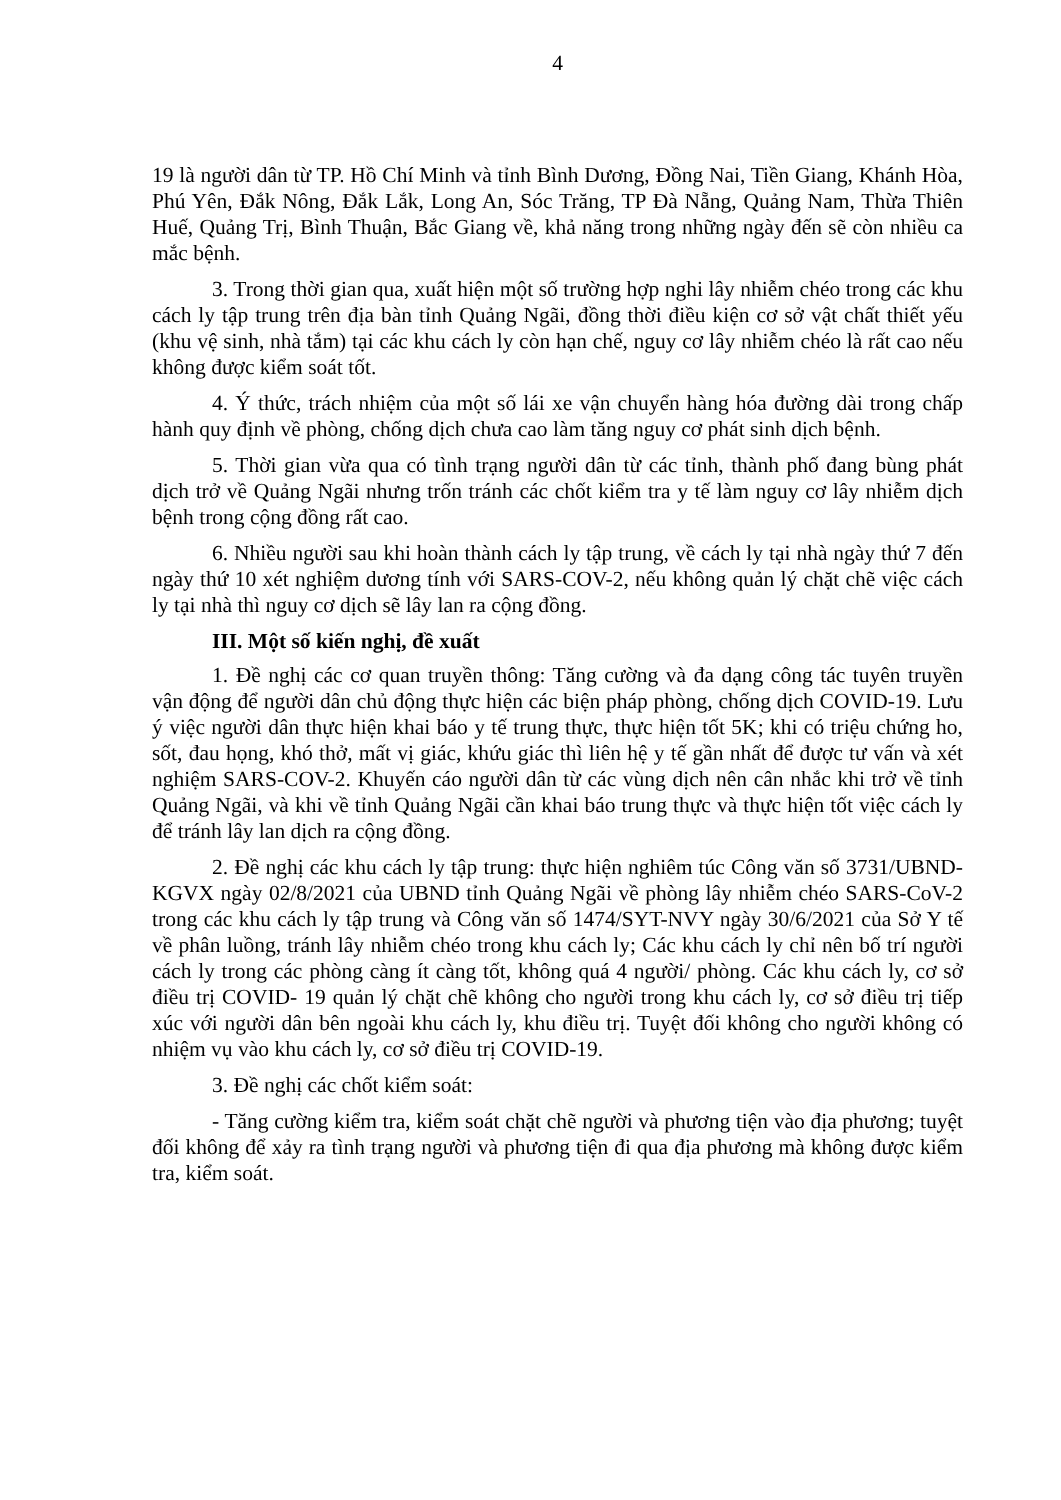4
19 là người dân từ TP. Hồ Chí Minh và tỉnh Bình Dương, Đồng Nai, Tiền Giang, Khánh Hòa, Phú Yên, Đắk Nông, Đắk Lắk, Long An, Sóc Trăng, TP Đà Nẵng, Quảng Nam, Thừa Thiên Huế, Quảng Trị, Bình Thuận, Bắc Giang về, khả năng trong những ngày đến sẽ còn nhiều ca mắc bệnh.
3. Trong thời gian qua, xuất hiện một số trường hợp nghi lây nhiễm chéo trong các khu cách ly tập trung trên địa bàn tỉnh Quảng Ngãi, đồng thời điều kiện cơ sở vật chất thiết yếu (khu vệ sinh, nhà tắm) tại các khu cách ly còn hạn chế, nguy cơ lây nhiễm chéo là rất cao nếu không được kiểm soát tốt.
4. Ý thức, trách nhiệm của một số lái xe vận chuyển hàng hóa đường dài trong chấp hành quy định về phòng, chống dịch chưa cao làm tăng nguy cơ phát sinh dịch bệnh.
5. Thời gian vừa qua có tình trạng người dân từ các tỉnh, thành phố đang bùng phát dịch trở về Quảng Ngãi nhưng trốn tránh các chốt kiểm tra y tế làm nguy cơ lây nhiễm dịch bệnh trong cộng đồng rất cao.
6. Nhiều người sau khi hoàn thành cách ly tập trung, về cách ly tại nhà ngày thứ 7 đến ngày thứ 10 xét nghiệm dương tính với SARS-COV-2, nếu không quản lý chặt chẽ việc cách ly tại nhà thì nguy cơ dịch sẽ lây lan ra cộng đồng.
III. Một số kiến nghị, đề xuất
1. Đề nghị các cơ quan truyền thông: Tăng cường và đa dạng công tác tuyên truyền vận động để người dân chủ động thực hiện các biện pháp phòng, chống dịch COVID-19. Lưu ý việc người dân thực hiện khai báo y tế trung thực, thực hiện tốt 5K; khi có triệu chứng ho, sốt, đau họng, khó thở, mất vị giác, khứu giác thì liên hệ y tế gần nhất để được tư vấn và xét nghiệm SARS-COV-2. Khuyến cáo người dân từ các vùng dịch nên cân nhắc khi trở về tỉnh Quảng Ngãi, và khi về tỉnh Quảng Ngãi cần khai báo trung thực và thực hiện tốt việc cách ly để tránh lây lan dịch ra cộng đồng.
2. Đề nghị các khu cách ly tập trung: thực hiện nghiêm túc Công văn số 3731/UBND-KGVX ngày 02/8/2021 của UBND tỉnh Quảng Ngãi về phòng lây nhiễm chéo SARS-CoV-2 trong các khu cách ly tập trung và Công văn số 1474/SYT-NVY ngày 30/6/2021 của Sở Y tế về phân luồng, tránh lây nhiễm chéo trong khu cách ly; Các khu cách ly chỉ nên bố trí người cách ly trong các phòng càng ít càng tốt, không quá 4 người/ phòng. Các khu cách ly, cơ sở điều trị COVID- 19 quản lý chặt chẽ không cho người trong khu cách ly, cơ sở điều trị tiếp xúc với người dân bên ngoài khu cách ly, khu điều trị. Tuyệt đối không cho người không có nhiệm vụ vào khu cách ly, cơ sở điều trị COVID-19.
3. Đề nghị các chốt kiểm soát:
- Tăng cường kiểm tra, kiểm soát chặt chẽ người và phương tiện vào địa phương; tuyệt đối không để xảy ra tình trạng người và phương tiện đi qua địa phương mà không được kiểm tra, kiểm soát.